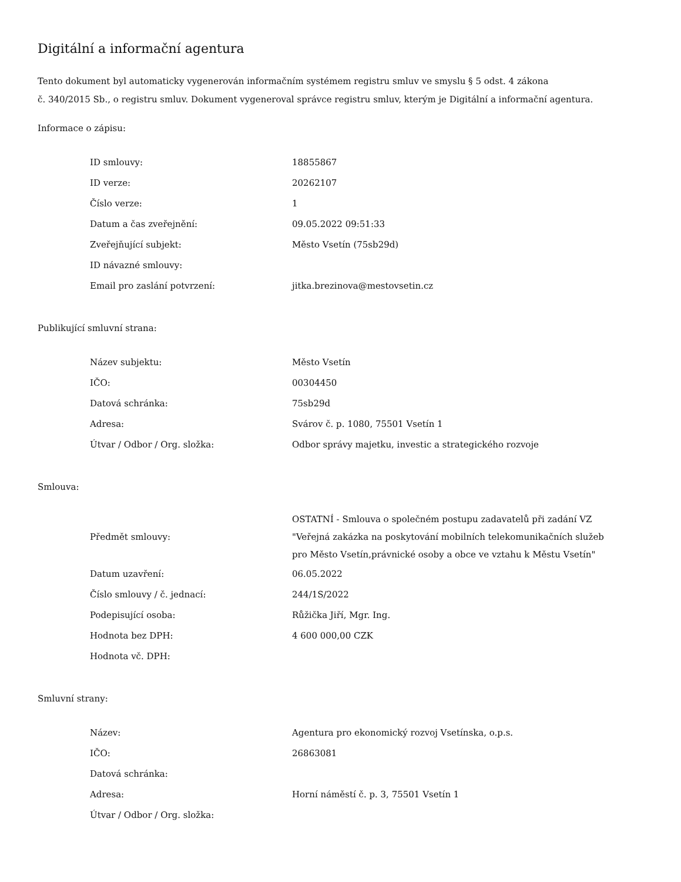Digitální a informační agentura
Tento dokument byl automaticky vygenerován informačním systémem registru smluv ve smyslu § 5 odst. 4 zákona
č. 340/2015 Sb., o registru smluv. Dokument vygeneroval správce registru smluv, kterým je Digitální a informační agentura.
Informace o zápisu:
| ID smlouvy: | 18855867 |
| ID verze: | 20262107 |
| Číslo verze: | 1 |
| Datum a čas zveřejnění: | 09.05.2022 09:51:33 |
| Zveřejňující subjekt: | Město Vsetín (75sb29d) |
| ID návazné smlouvy: | |
| Email pro zaslání potvrzení: | jitka.brezinova@mestovsetin.cz |
Publikující smluvní strana:
| Název subjektu: | Město Vsetín |
| IČO: | 00304450 |
| Datová schránka: | 75sb29d |
| Adresa: | Svárov č. p. 1080, 75501 Vsetín 1 |
| Útvar / Odbor / Org. složka: | Odbor správy majetku, investic a strategického rozvoje |
Smlouva:
| Předmět smlouvy: | OSTATNÍ - Smlouva o společném postupu zadavatelů při zadání VZ "Veřejná zakázka na poskytování mobilních telekomunikačních služeb pro Město Vsetín,právnické osoby a obce ve vztahu k Městu Vsetín" |
| Datum uzavření: | 06.05.2022 |
| Číslo smlouvy / č. jednací: | 244/1S/2022 |
| Podepisující osoba: | Růžička Jiří, Mgr. Ing. |
| Hodnota bez DPH: | 4 600 000,00 CZK |
| Hodnota vč. DPH: | |
Smluvní strany:
| Název: | Agentura pro ekonomický rozvoj Vsetínska, o.p.s. |
| IČO: | 26863081 |
| Datová schránka: | |
| Adresa: | Horní náměstí č. p. 3, 75501 Vsetín 1 |
| Útvar / Odbor / Org. složka: | |